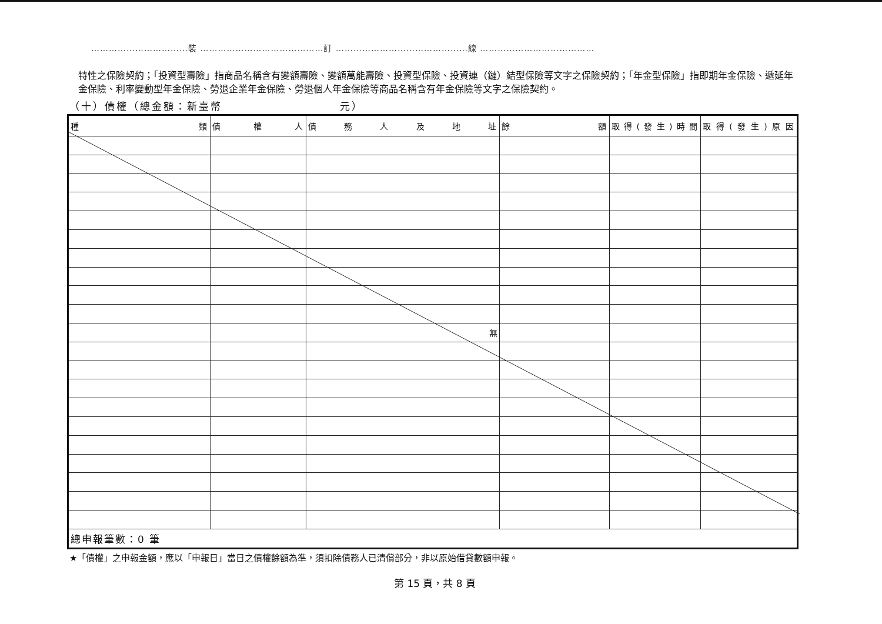……………………………裝 ……………………………………訂 ………………………………………線 …………………………………
特性之保險契約；「投資型壽險」指商品名稱含有變額壽險、變額萬能壽險、投資型保險、投資連（鏈）結型保險等文字之保險契約；「年金型保險」指即期年金保險、遞延年金保險、利率變動型年金保險、勞退企業年金保險、勞退個人年金保險等商品名稱含有年金保險等文字之保險契約。
（十）債權（總金額：新臺幣　　　　　　　　　　元）
| 種 類 | 債 權 人 | 債 務 人 及 地 址 | 餘 額 | 取得(發生)時間 | 取得(發生)原因 |
| --- | --- | --- | --- | --- | --- |
| | | 無 | | | |
| 總申報筆數：0 筆 | | | | | |
★「債權」之申報金額，應以「申報日」當日之債權餘額為準，須扣除債務人已清償部分，非以原始借貸數額申報。
第 15 頁，共 8 頁